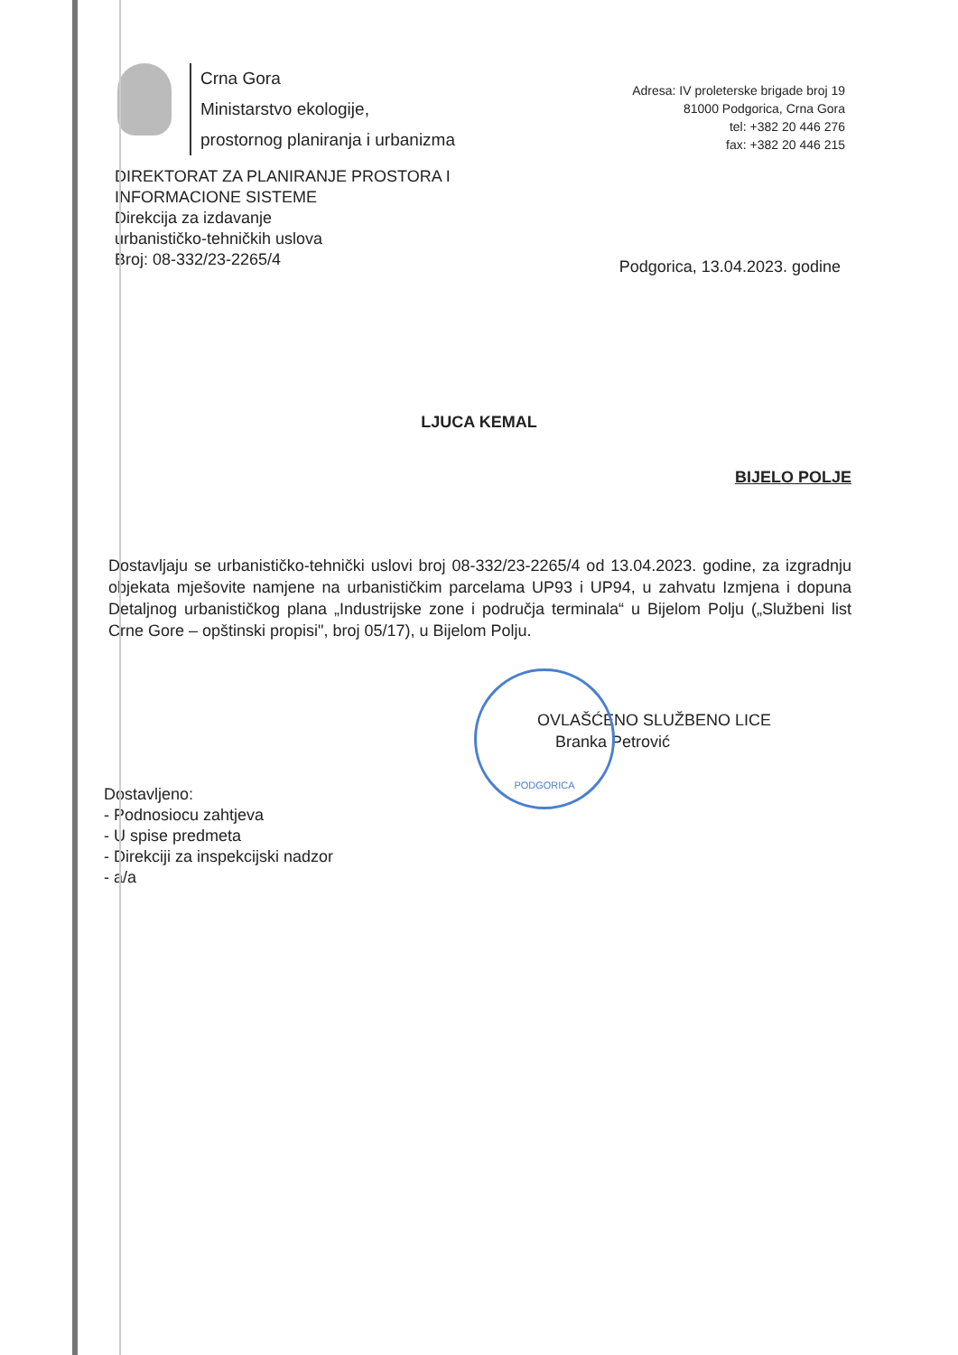PODGORICA
Crna Gora
Ministarstvo ekologije,
prostornog planiranja i urbanizma
Adresa: IV proleterske brigade broj 19
81000 Podgorica, Crna Gora
tel: +382 20 446 276
fax: +382 20 446 215
DIREKTORAT ZA PLANIRANJE PROSTORA I
INFORMACIONE SISTEME
Direkcija za izdavanje
urbanističko-tehničkih uslova
Broj: 08-332/23-2265/4
Podgorica, 13.04.2023. godine
LJUCA KEMAL
BIJELO POLJE
Dostavljaju se urbanističko-tehnički uslovi broj 08-332/23-2265/4 od 13.04.2023. godine, za izgradnju objekata mješovite namjene na urbanističkim parcelama UP93 i UP94, u zahvatu Izmjena i dopuna Detaljnog urbanističkog plana „Industrijske zone i područja terminala“ u Bijelom Polju („Službeni list Crne Gore – opštinski propisi", broj 05/17), u Bijelom Polju.
OVLAŠĆENO SLUŽBENO LICE
Branka Petrović
Dostavljeno:
- Podnosiocu zahtjeva
- U spise predmeta
- Direkciji za inspekcijski nadzor
- a/a